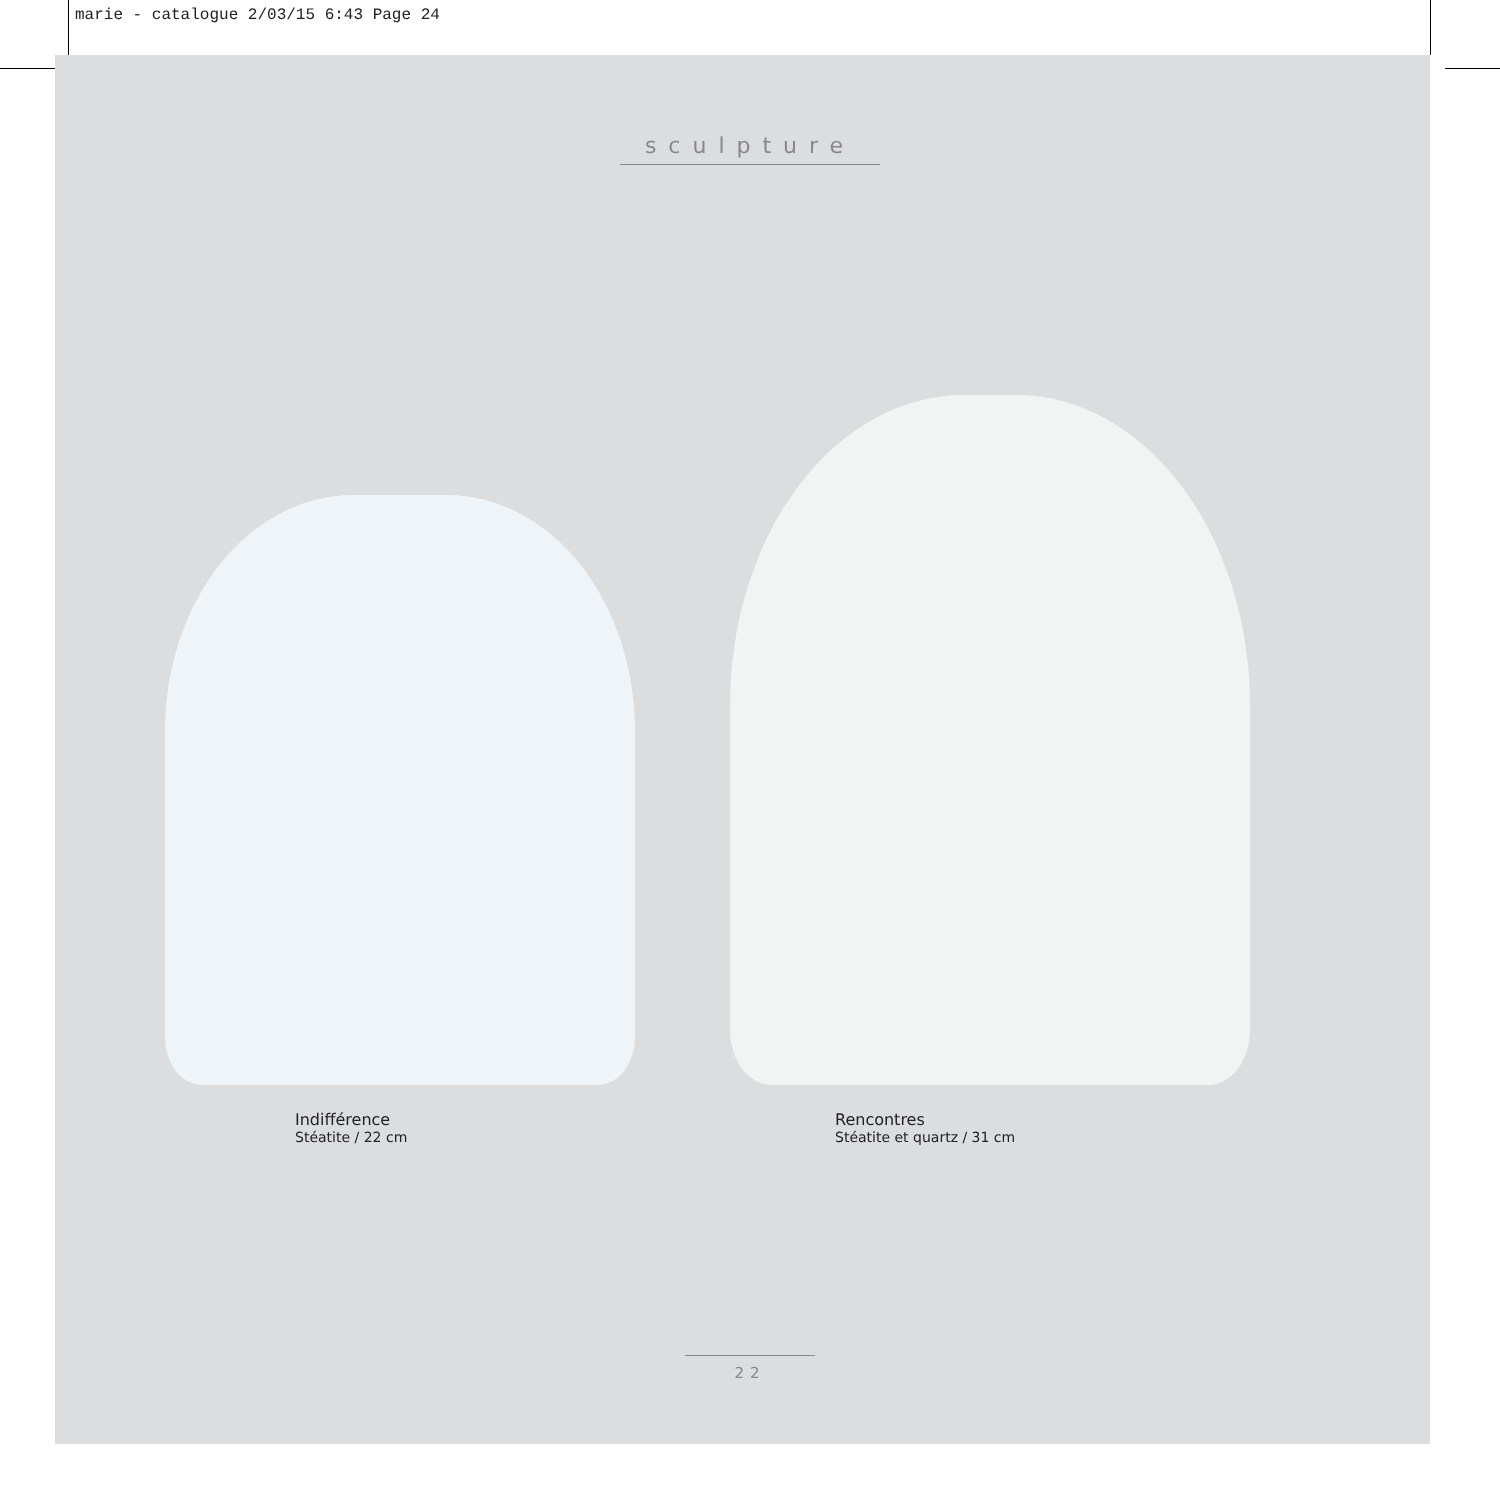marie - catalogue 2/03/15 6:43 Page 24
sculpture
Indifférence
Stéatite / 22 cm
Rencontres
Stéatite et quartz / 31 cm
22